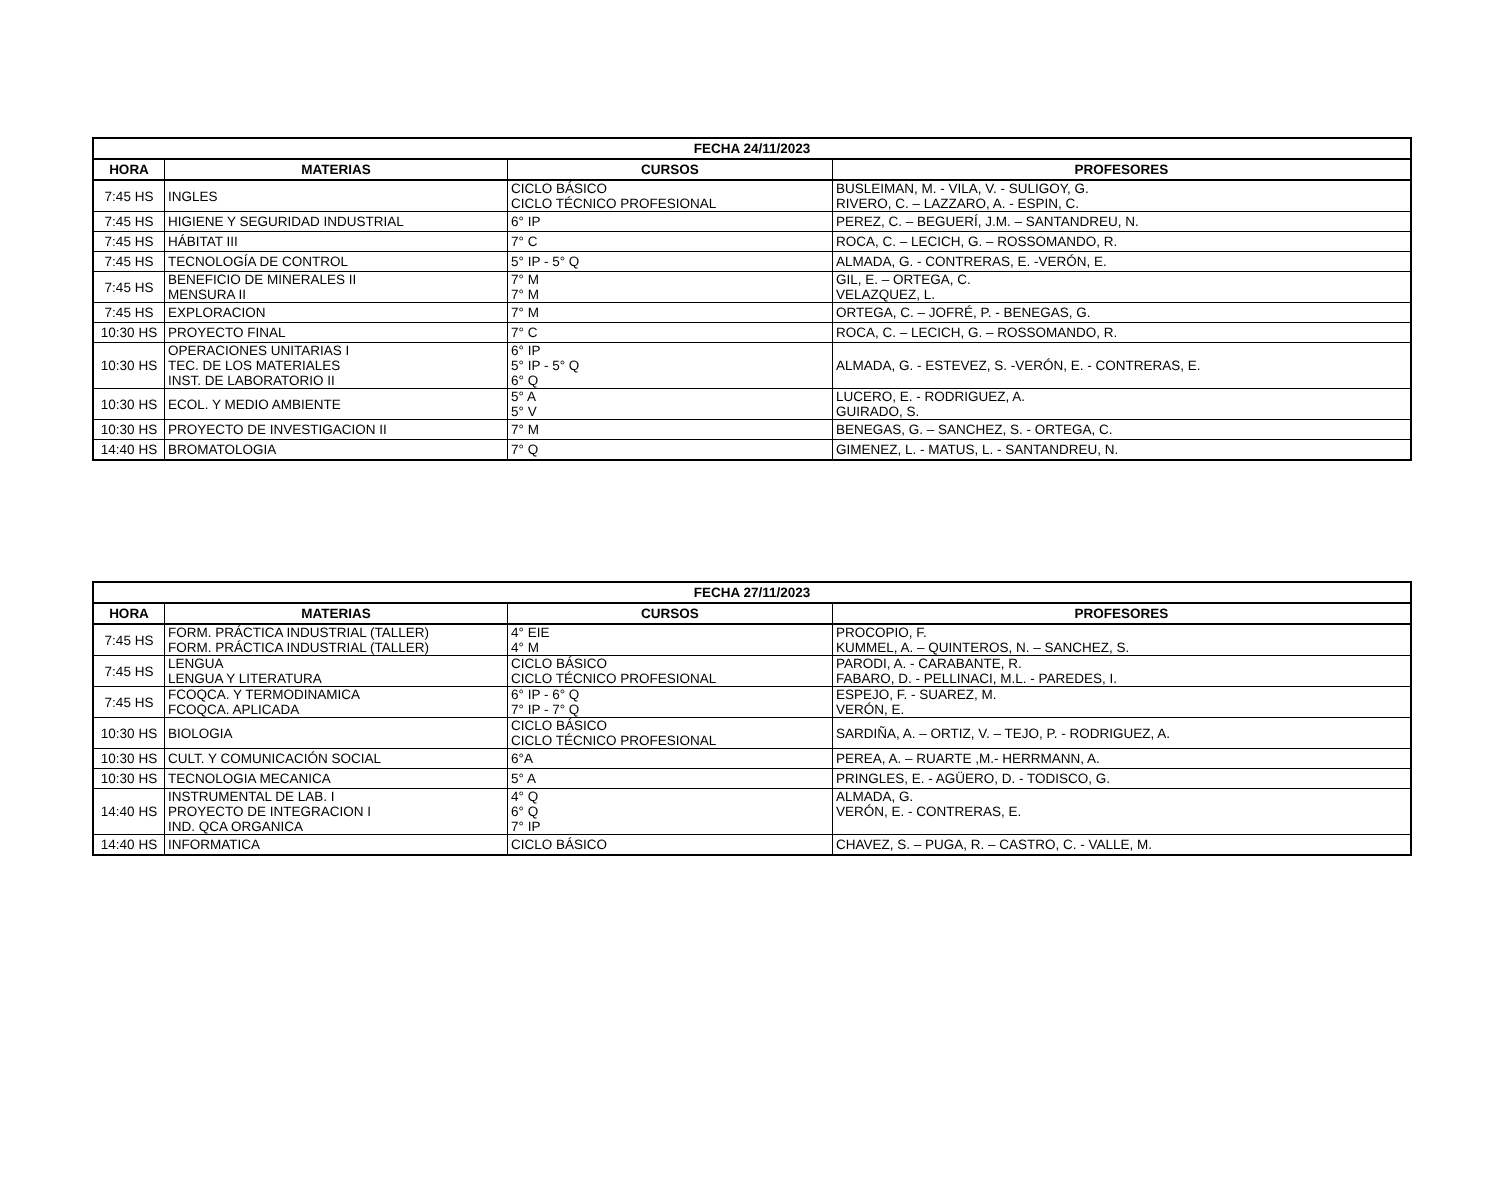| FECHA 24/11/2023 | | | |
| --- | --- | --- | --- |
| HORA | MATERIAS | CURSOS | PROFESORES |
| 7:45 HS | INGLES | CICLO BÁSICO CICLO TÉCNICO PROFESIONAL | BUSLEIMAN, M. - VILA, V. - SULIGOY, G. RIVERO, C. – LAZZARO, A. - ESPIN, C. |
| 7:45 HS | HIGIENE Y SEGURIDAD INDUSTRIAL | 6° IP | PEREZ, C. – BEGUERÍ, J.M. – SANTANDREU, N. |
| 7:45 HS | HÁBITAT III | 7° C | ROCA, C. – LECICH, G. – ROSSOMANDO, R. |
| 7:45 HS | TECNOLOGÍA DE CONTROL | 5° IP - 5° Q | ALMADA, G. - CONTRERAS, E. -VERÓN, E. |
| 7:45 HS | BENEFICIO DE MINERALES II MENSURA II | 7° M 7° M | GIL, E. – ORTEGA, C. VELAZQUEZ, L. |
| 7:45 HS | EXPLORACION | 7° M | ORTEGA, C. – JOFRÉ, P. - BENEGAS, G. |
| 10:30 HS | PROYECTO FINAL | 7° C | ROCA, C. – LECICH, G. – ROSSOMANDO, R. |
| 10:30 HS | OPERACIONES UNITARIAS I TEC. DE LOS MATERIALES INST. DE LABORATORIO II | 6° IP 5° IP - 5° Q 6° Q | ALMADA, G. - ESTEVEZ, S. -VERÓN, E. - CONTRERAS, E. |
| 10:30 HS | ECOL. Y MEDIO AMBIENTE | 5° A 5° V | LUCERO, E. - RODRIGUEZ, A. GUIRADO, S. |
| 10:30 HS | PROYECTO DE INVESTIGACION II | 7° M | BENEGAS, G. – SANCHEZ, S. - ORTEGA, C. |
| 14:40 HS | BROMATOLOGIA | 7° Q | GIMENEZ, L. - MATUS, L. - SANTANDREU, N. |
| FECHA 27/11/2023 | | | |
| --- | --- | --- | --- |
| HORA | MATERIAS | CURSOS | PROFESORES |
| 7:45 HS | FORM. PRÁCTICA INDUSTRIAL (TALLER) FORM. PRÁCTICA INDUSTRIAL (TALLER) | 4° EIE 4° M | PROCOPIO, F. KUMMEL, A. – QUINTEROS, N. – SANCHEZ, S. |
| 7:45 HS | LENGUA LENGUA Y LITERATURA | CICLO BÁSICO CICLO TÉCNICO PROFESIONAL | PARODI, A. - CARABANTE, R. FABARO, D. - PELLINACI, M.L. - PAREDES, I. |
| 7:45 HS | FCOQCA. Y TERMODINAMICA FCOQCA. APLICADA | 6° IP - 6° Q 7° IP - 7° Q | ESPEJO, F. - SUAREZ, M. VERÓN, E. |
| 10:30 HS | BIOLOGIA | CICLO BÁSICO CICLO TÉCNICO PROFESIONAL | SARDIÑA, A. – ORTIZ, V. – TEJO, P. - RODRIGUEZ, A. |
| 10:30 HS | CULT. Y COMUNICACIÓN SOCIAL | 6°A | PEREA, A. – RUARTE ,M.- HERRMANN, A. |
| 10:30 HS | TECNOLOGIA MECANICA | 5° A | PRINGLES, E. - AGÜERO, D. - TODISCO, G. |
| 14:40 HS | INSTRUMENTAL DE LAB. I PROYECTO DE INTEGRACION I IND. QCA ORGANICA | 4° Q 6° Q 7° IP | ALMADA, G. VERÓN, E. - CONTRERAS, E. |
| 14:40 HS | INFORMATICA | CICLO BÁSICO | CHAVEZ, S. – PUGA, R. – CASTRO, C. - VALLE, M. |